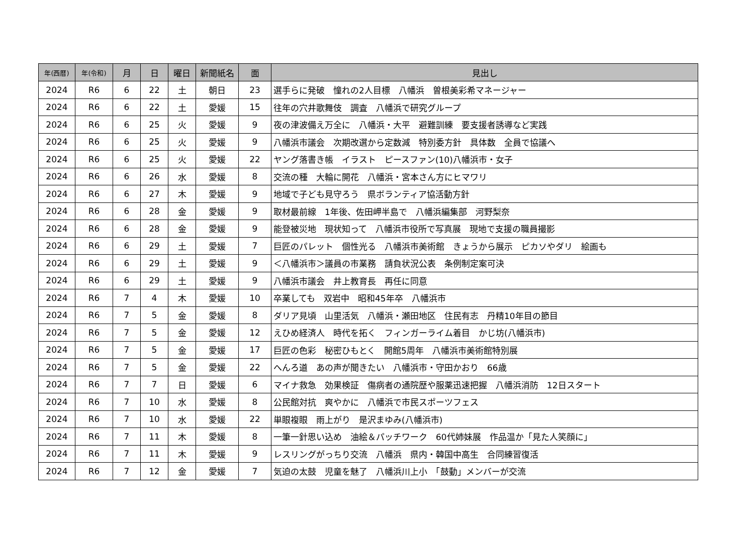| 年(西暦) | 年(令和) | 月 | 日 | 曜日 | 新聞紙名 | 面 | 見出し |
| --- | --- | --- | --- | --- | --- | --- | --- |
| 2024 | R6 | 6 | 22 | 土 | 朝日 | 23 | 選手らに発破 憧れの2人目標 八幡浜 曽根美彩希マネージャー |
| 2024 | R6 | 6 | 22 | 土 | 愛媛 | 15 | 往年の穴井歌舞伎 調査 八幡浜で研究グループ |
| 2024 | R6 | 6 | 25 | 火 | 愛媛 | 9 | 夜の津波備え万全に 八幡浜・大平 避難訓練 要支援者誘導など実践 |
| 2024 | R6 | 6 | 25 | 火 | 愛媛 | 9 | 八幡浜市議会 次期改選から定数減 特別委方針 具体数 全員で協議へ |
| 2024 | R6 | 6 | 25 | 火 | 愛媛 | 22 | ヤング落書き帳 イラスト ピースファン(10)八幡浜市・女子 |
| 2024 | R6 | 6 | 26 | 水 | 愛媛 | 8 | 交流の種 大輪に開花 八幡浜・宮本さん方にヒマワリ |
| 2024 | R6 | 6 | 27 | 木 | 愛媛 | 9 | 地域で子ども見守ろう 県ボランティア協活動方針 |
| 2024 | R6 | 6 | 28 | 金 | 愛媛 | 9 | 取材最前線 1年後、佐田岬半島で 八幡浜編集部 河野梨奈 |
| 2024 | R6 | 6 | 28 | 金 | 愛媛 | 9 | 能登被災地 現状知って 八幡浜市役所で写真展 現地で支援の職員撮影 |
| 2024 | R6 | 6 | 29 | 土 | 愛媛 | 7 | 巨匠のパレット 個性光る 八幡浜市美術館 きょうから展示 ピカソやダリ 絵画も |
| 2024 | R6 | 6 | 29 | 土 | 愛媛 | 9 | ＜八幡浜市＞議員の市業務 請負状況公表 条例制定案可決 |
| 2024 | R6 | 6 | 29 | 土 | 愛媛 | 9 | 八幡浜市議会 井上教育長 再任に同意 |
| 2024 | R6 | 7 | 4 | 木 | 愛媛 | 10 | 卒業しても 双岩中 昭和45年卒 八幡浜市 |
| 2024 | R6 | 7 | 5 | 金 | 愛媛 | 8 | ダリア見頃 山里活気 八幡浜・瀬田地区 住民有志 丹精10年目の節目 |
| 2024 | R6 | 7 | 5 | 金 | 愛媛 | 12 | えひめ経済人 時代を拓く フィンガーライム着目 かじ坊(八幡浜市) |
| 2024 | R6 | 7 | 5 | 金 | 愛媛 | 17 | 巨匠の色彩 秘密ひもとく 開館5周年 八幡浜市美術館特別展 |
| 2024 | R6 | 7 | 5 | 金 | 愛媛 | 22 | へんろ道 あの声が聞きたい 八幡浜市・守田かおり 66歳 |
| 2024 | R6 | 7 | 7 | 日 | 愛媛 | 6 | マイナ救急 効果検証 傷病者の通院歴や服薬迅速把握 八幡浜消防 12日スタート |
| 2024 | R6 | 7 | 10 | 水 | 愛媛 | 8 | 公民館対抗 爽やかに 八幡浜で市民スポーツフェス |
| 2024 | R6 | 7 | 10 | 水 | 愛媛 | 22 | 単眼複眼 雨上がり 是沢まゆみ(八幡浜市) |
| 2024 | R6 | 7 | 11 | 木 | 愛媛 | 8 | 一筆一針思い込め 油絵＆パッチワーク 60代姉妹展 作品温か「見た人笑顔に」 |
| 2024 | R6 | 7 | 11 | 木 | 愛媛 | 9 | レスリングがっちり交流 八幡浜 県内・韓国中高生 合同練習復活 |
| 2024 | R6 | 7 | 12 | 金 | 愛媛 | 7 | 気迫の太鼓 児童を魅了 八幡浜川上小 「鼓動」メンバーが交流 |